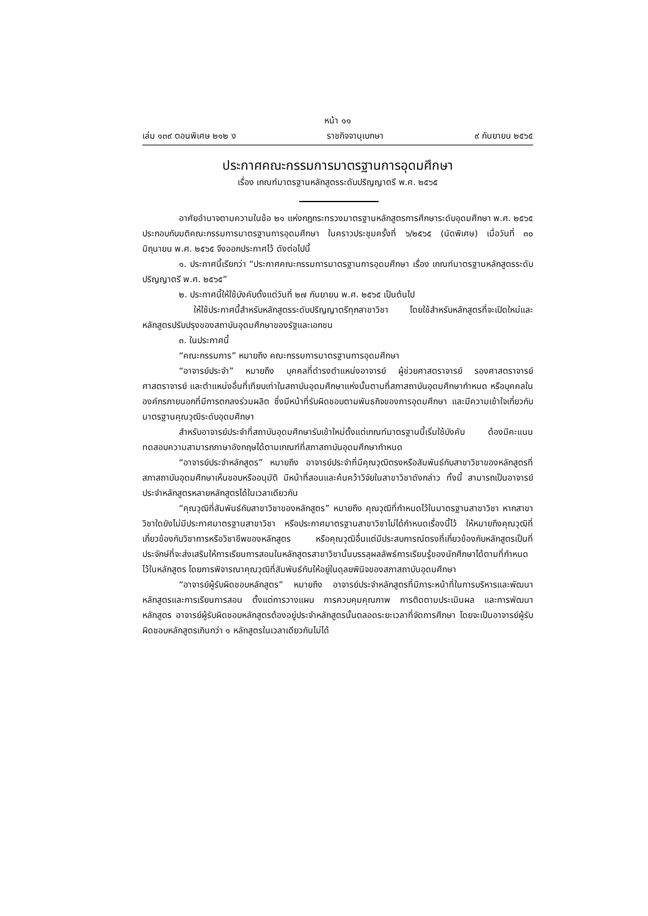หน้า ๑๑
เล่ม ๑๓๙ ตอนพิเศษ ๒๑๒ ง ราชกิจจานุเบกษา ๙ กันยายน ๒๕๖๕
ประกาศคณะกรรมการมาตรฐานการอุดมศึกษา
เรื่อง เกณฑ์มาตรฐานหลักสูตรระดับปริญญาตรี พ.ศ. ๒๕๖๕
อาศัยอำนาจตามความในข้อ ๒๑ แห่งกฎกระทรวงมาตรฐานหลักสูตรการศึกษาระดับอุดมศึกษา พ.ศ. ๒๕๖๕ ประกอบกับมติคณะกรรมการมาตรฐานการอุดมศึกษา ในคราวประชุมครั้งที่ ๖/๒๕๖๕ (นัดพิเศษ) เมื่อวันที่ ๓๐ มิถุนายน พ.ศ. ๒๕๖๕ จึงออกประกาศไว้ ดังต่อไปนี้
๑. ประกาศนี้เรียกว่า “ประกาศคณะกรรมการมาตรฐานการอุดมศึกษา เรื่อง เกณฑ์มาตรฐานหลักสูตรระดับปริญญาตรี พ.ศ. ๒๕๖๕”
๒. ประกาศนี้ให้ใช้บังคับตั้งแต่วันที่ ๒๗ กันยายน พ.ศ. ๒๕๖๕ เป็นต้นไป
ให้ใช้ประกาศนี้สำหรับหลักสูตรระดับปริญญาตรีทุกสาขาวิชา โดยใช้สำหรับหลักสูตรที่จะเปิดใหม่และหลักสูตรปรับปรุงของสถาบันอุดมศึกษาของรัฐและเอกชน
๓. ในประกาศนี้
“คณะกรรมการ” หมายถึง คณะกรรมการมาตรฐานการอุดมศึกษา
“อาจารย์ประจำ” หมายถึง บุคคลที่ดำรงตำแหน่งอาจารย์ ผู้ช่วยศาสตราจารย์ รองศาสตราจารย์ ศาสตราจารย์ และตำแหน่งอื่นที่เทียบเท่าในสถาบันอุดมศึกษาแห่งนั้นตามที่สภาสถาบันอุดมศึกษากำหนด หรือบุคคลในองค์กรภายนอกที่มีการตกลงร่วมผลิต ซึ่งมีหน้าที่รับผิดชอบตามพันธกิจของการอุดมศึกษา และมีความเข้าใจเกี่ยวกับมาตรฐานคุณวุฒิระดับอุดมศึกษา
สำหรับอาจารย์ประจำที่สถาบันอุดมศึกษารับเข้าใหม่ตั้งแต่เกณฑ์มาตรฐานนี้เริ่มใช้บังคับ ต้องมีคะแนนทดสอบความสามารถภาษาอังกฤษได้ตามเกณฑ์ที่สภาสถาบันอุดมศึกษากำหนด
“อาจารย์ประจำหลักสูตร” หมายถึง อาจารย์ประจำที่มีคุณวุฒิตรงหรือสัมพันธ์กับสาขาวิชาของหลักสูตรที่สภาสถาบันอุดมศึกษาเห็นชอบหรืออนุมัติ มีหน้าที่สอนและค้นคว้าวิจัยในสาขาวิชาดังกล่าว ทั้งนี้ สามารถเป็นอาจารย์ประจำหลักสูตรหลายหลักสูตรได้ในเวลาเดียวกัน
“คุณวุฒิที่สัมพันธ์กับสาขาวิชาของหลักสูตร” หมายถึง คุณวุฒิที่กำหนดไว้ในมาตรฐานสาขาวิชา หากสาขาวิชาใดยังไม่มีประกาศมาตรฐานสาขาวิชา หรือประกาศมาตรฐานสาขาวิชาไม่ได้กำหนดเรื่องนี้ไว้ ให้หมายถึงคุณวุฒิที่เกี่ยวข้องกับวิชาการหรือวิชาชีพของหลักสูตร หรือคุณวุฒิอื่นแต่มีประสบการณ์ตรงที่เกี่ยวข้องกับหลักสูตรเป็นที่ประจักษ์ที่จะส่งเสริมให้การเรียนการสอนในหลักสูตรสาขาวิชานั้นบรรลุผลลัพธ์การเรียนรู้ของนักศึกษาได้ตามที่กำหนดไว้ในหลักสูตร โดยการพิจารณาคุณวุฒิที่สัมพันธ์กันให้อยู่ในดุลยพินิจของสภาสถาบันอุดมศึกษา
“อาจารย์ผู้รับผิดชอบหลักสูตร” หมายถึง อาจารย์ประจำหลักสูตรที่มีภาระหน้าที่ในการบริหารและพัฒนาหลักสูตรและการเรียนการสอน ตั้งแต่การวางแผน การควบคุมคุณภาพ การติดตามประเมินผล และการพัฒนาหลักสูตร อาจารย์ผู้รับผิดชอบหลักสูตรต้องอยู่ประจำหลักสูตรนั้นตลอดระยะเวลาที่จัดการศึกษา โดยจะเป็นอาจารย์ผู้รับผิดชอบหลักสูตรเกินกว่า ๑ หลักสูตรในเวลาเดียวกันไม่ได้